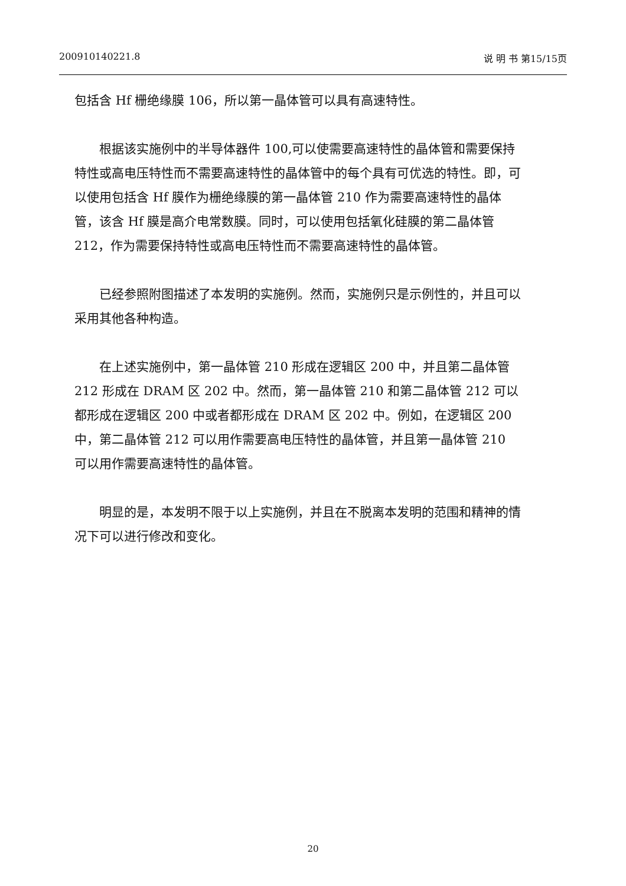200910140221.8 说 明 书 第15/15页
包括含 Hf 栅绝缘膜 106，所以第一晶体管可以具有高速特性。
根据该实施例中的半导体器件 100,可以使需要高速特性的晶体管和需要保持特性或高电压特性而不需要高速特性的晶体管中的每个具有可优选的特性。即，可以使用包括含 Hf 膜作为栅绝缘膜的第一晶体管 210 作为需要高速特性的晶体管，该含 Hf 膜是高介电常数膜。同时，可以使用包括氧化硅膜的第二晶体管 212，作为需要保持特性或高电压特性而不需要高速特性的晶体管。
已经参照附图描述了本发明的实施例。然而，实施例只是示例性的，并且可以采用其他各种构造。
在上述实施例中，第一晶体管 210 形成在逻辑区 200 中，并且第二晶体管 212 形成在 DRAM 区 202 中。然而，第一晶体管 210 和第二晶体管 212 可以都形成在逻辑区 200 中或者都形成在 DRAM 区 202 中。例如，在逻辑区 200 中，第二晶体管 212 可以用作需要高电压特性的晶体管，并且第一晶体管 210 可以用作需要高速特性的晶体管。
明显的是，本发明不限于以上实施例，并且在不脱离本发明的范围和精神的情况下可以进行修改和变化。
20